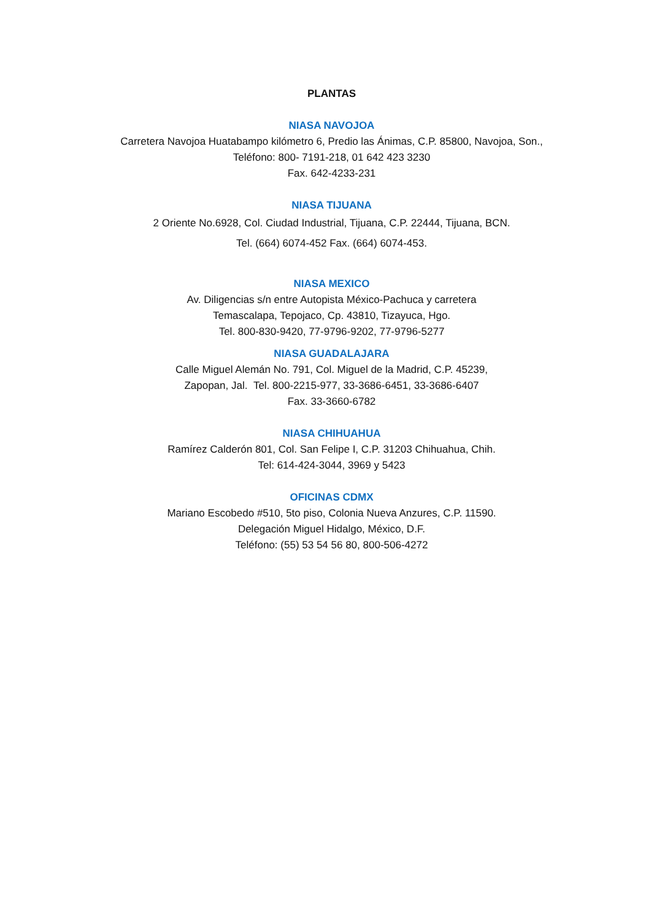PLANTAS
NIASA NAVOJOA
Carretera Navojoa Huatabampo kilómetro 6, Predio las Ánimas, C.P. 85800, Navojoa, Son.,
Teléfono: 800- 7191-218, 01 642 423 3230
Fax. 642-4233-231
NIASA TIJUANA
2 Oriente No.6928, Col. Ciudad Industrial, Tijuana, C.P. 22444, Tijuana, BCN.
Tel. (664) 6074-452 Fax. (664) 6074-453.
NIASA MEXICO
Av. Diligencias s/n entre Autopista México-Pachuca y carretera
Temascalapa, Tepojaco, Cp. 43810, Tizayuca, Hgo.
Tel. 800-830-9420, 77-9796-9202, 77-9796-5277
NIASA GUADALAJARA
Calle Miguel Alemán No. 791, Col. Miguel de la Madrid, C.P. 45239,
Zapopan, Jal. Tel. 800-2215-977, 33-3686-6451, 33-3686-6407
Fax. 33-3660-6782
NIASA CHIHUAHUA
Ramírez Calderón 801, Col. San Felipe I, C.P. 31203 Chihuahua, Chih.
Tel: 614-424-3044, 3969 y 5423
OFICINAS CDMX
Mariano Escobedo #510, 5to piso, Colonia Nueva Anzures, C.P. 11590.
Delegación Miguel Hidalgo, México, D.F.
Teléfono: (55) 53 54 56 80, 800-506-4272